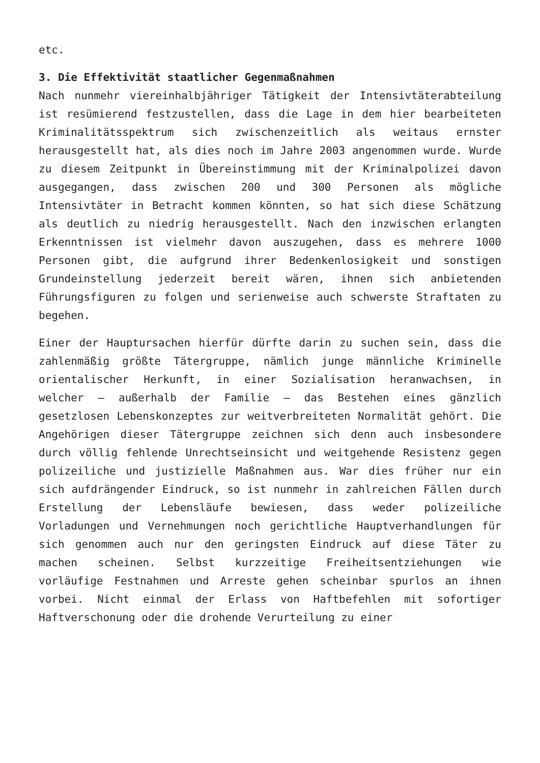etc.
3. Die Effektivität staatlicher Gegenmaßnahmen
Nach nunmehr viereinhalbjähriger Tätigkeit der Intensivtäterabteilung ist resümierend festzustellen, dass die Lage in dem hier bearbeiteten Kriminalitätsspektrum sich zwischenzeitlich als weitaus ernster herausgestellt hat, als dies noch im Jahre 2003 angenommen wurde. Wurde zu diesem Zeitpunkt in Übereinstimmung mit der Kriminalpolizei davon ausgegangen, dass zwischen 200 und 300 Personen als mögliche Intensivtäter in Betracht kommen könnten, so hat sich diese Schätzung als deutlich zu niedrig herausgestellt. Nach den inzwischen erlangten Erkenntnissen ist vielmehr davon auszugehen, dass es mehrere 1000 Personen gibt, die aufgrund ihrer Bedenkenlosigkeit und sonstigen Grundeinstellung jederzeit bereit wären, ihnen sich anbietenden Führungsfiguren zu folgen und serienweise auch schwerste Straftaten zu begehen.
Einer der Hauptursachen hierfür dürfte darin zu suchen sein, dass die zahlenmäßig größte Tätergruppe, nämlich junge männliche Kriminelle orientalischer Herkunft, in einer Sozialisation heranwachsen, in welcher – außerhalb der Familie – das Bestehen eines gänzlich gesetzlosen Lebenskonzeptes zur weitverbreiteten Normalität gehört. Die Angehörigen dieser Tätergruppe zeichnen sich denn auch insbesondere durch völlig fehlende Unrechtseinsicht und weitgehende Resistenz gegen polizeiliche und justizielle Maßnahmen aus. War dies früher nur ein sich aufdrängender Eindruck, so ist nunmehr in zahlreichen Fällen durch Erstellung der Lebensläufe bewiesen, dass weder polizeiliche Vorladungen und Vernehmungen noch gerichtliche Hauptverhandlungen für sich genommen auch nur den geringsten Eindruck auf diese Täter zu machen scheinen. Selbst kurzzeitige Freiheitsentziehungen wie vorläufige Festnahmen und Arreste gehen scheinbar spurlos an ihnen vorbei. Nicht einmal der Erlass von Haftbefehlen mit sofortiger Haftverschonung oder die drohende Verurteilung zu einer